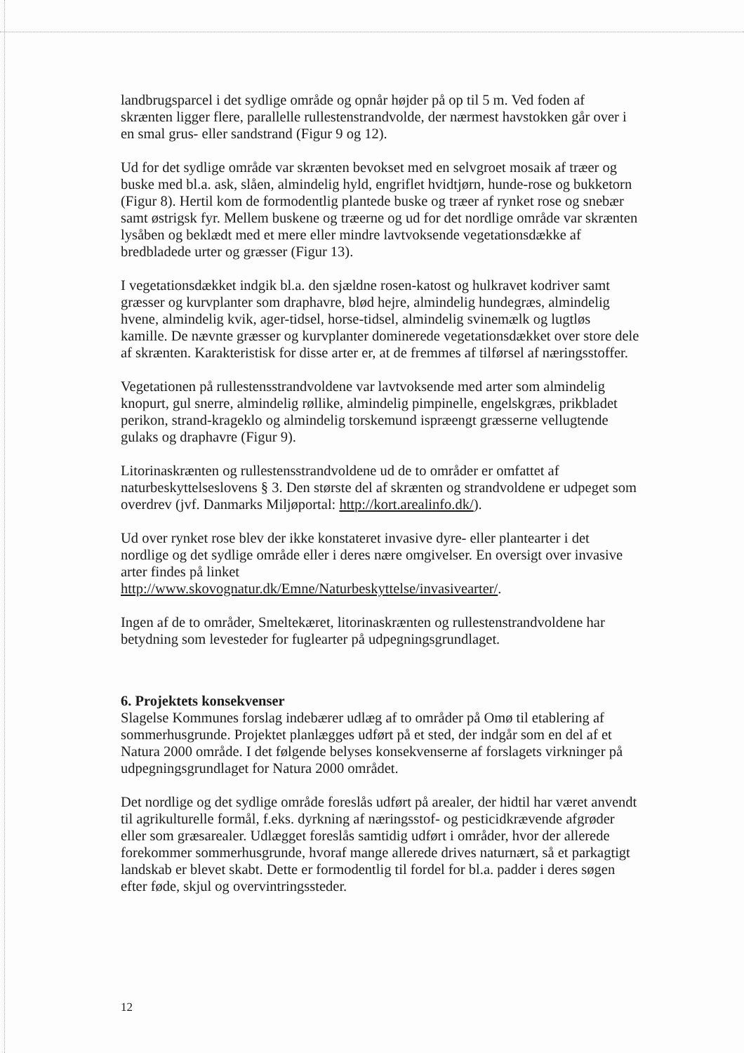landbrugsparcel i det sydlige område og opnår højder på op til 5 m. Ved foden af skrænten ligger flere, parallelle rullestenstrandvolde, der nærmest havstokken går over i en smal grus- eller sandstrand (Figur 9 og 12).
Ud for det sydlige område var skrænten bevokset med en selvgroet mosaik af træer og buske med bl.a. ask, slåen, almindelig hyld, engriflet hvidtjørn, hunde-rose og bukketorn (Figur 8). Hertil kom de formodentlig plantede buske og træer af rynket rose og snebær samt østrigsk fyr. Mellem buskene og træerne og ud for det nordlige område var skrænten lysåben og beklædt med et mere eller mindre lavtvoksende vegetationsdække af bredbladede urter og græsser (Figur 13).
I vegetationsdækket indgik bl.a. den sjældne rosen-katost og hulkravet kodriver samt græsser og kurvplanter som draphavre, blød hejre, almindelig hundegræs, almindelig hvene, almindelig kvik, ager-tidsel, horse-tidsel, almindelig svinemælk og lugtløs kamille. De nævnte græsser og kurvplanter dominerede vegetationsdækket over store dele af skrænten. Karakteristisk for disse arter er, at de fremmes af tilførsel af næringsstoffer.
Vegetationen på rullestensstrandvoldene var lavtvoksende med arter som almindelig knopurt, gul snerre, almindelig røllike, almindelig pimpinelle, engelskgræs, prikbladet perikon, strand-krageklo og almindelig torskemund ispræengt græsserne vellugtende gulaks og draphavre (Figur 9).
Litorinaskrænten og rullestensstrandvoldene ud de to områder er omfattet af naturbeskyttelseslovens § 3. Den største del af skrænten og strandvoldene er udpeget som overdrev (jvf. Danmarks Miljøportal: http://kort.arealinfo.dk/).
Ud over rynket rose blev der ikke konstateret invasive dyre- eller plantearter i det nordlige og det sydlige område eller i deres nære omgivelser. En oversigt over invasive arter findes på linket
http://www.skovognatur.dk/Emne/Naturbeskyttelse/invasivearter/.
Ingen af de to områder, Smeltekæret, litorinaskrænten og rullestenstrandvoldene har betydning som levesteder for fuglearter på udpegningsgrundlaget.
6. Projektets konsekvenser
Slagelse Kommunes forslag indebærer udlæg af to områder på Omø til etablering af sommerhusgrunde. Projektet planlægges udført på et sted, der indgår som en del af et Natura 2000 område. I det følgende belyses konsekvenserne af forslagets virkninger på udpegningsgrundlaget for Natura 2000 området.
Det nordlige og det sydlige område foreslås udført på arealer, der hidtil har været anvendt til agrikulturelle formål, f.eks. dyrkning af næringsstof- og pesticidkrævende afgrøder eller som græsarealer. Udlægget foreslås samtidig udført i områder, hvor der allerede forekommer sommerhusgrunde, hvoraf mange allerede drives naturnært, så et parkagtigt landskab er blevet skabt. Dette er formodentlig til fordel for bl.a. padder i deres søgen efter føde, skjul og overvintringssteder.
12